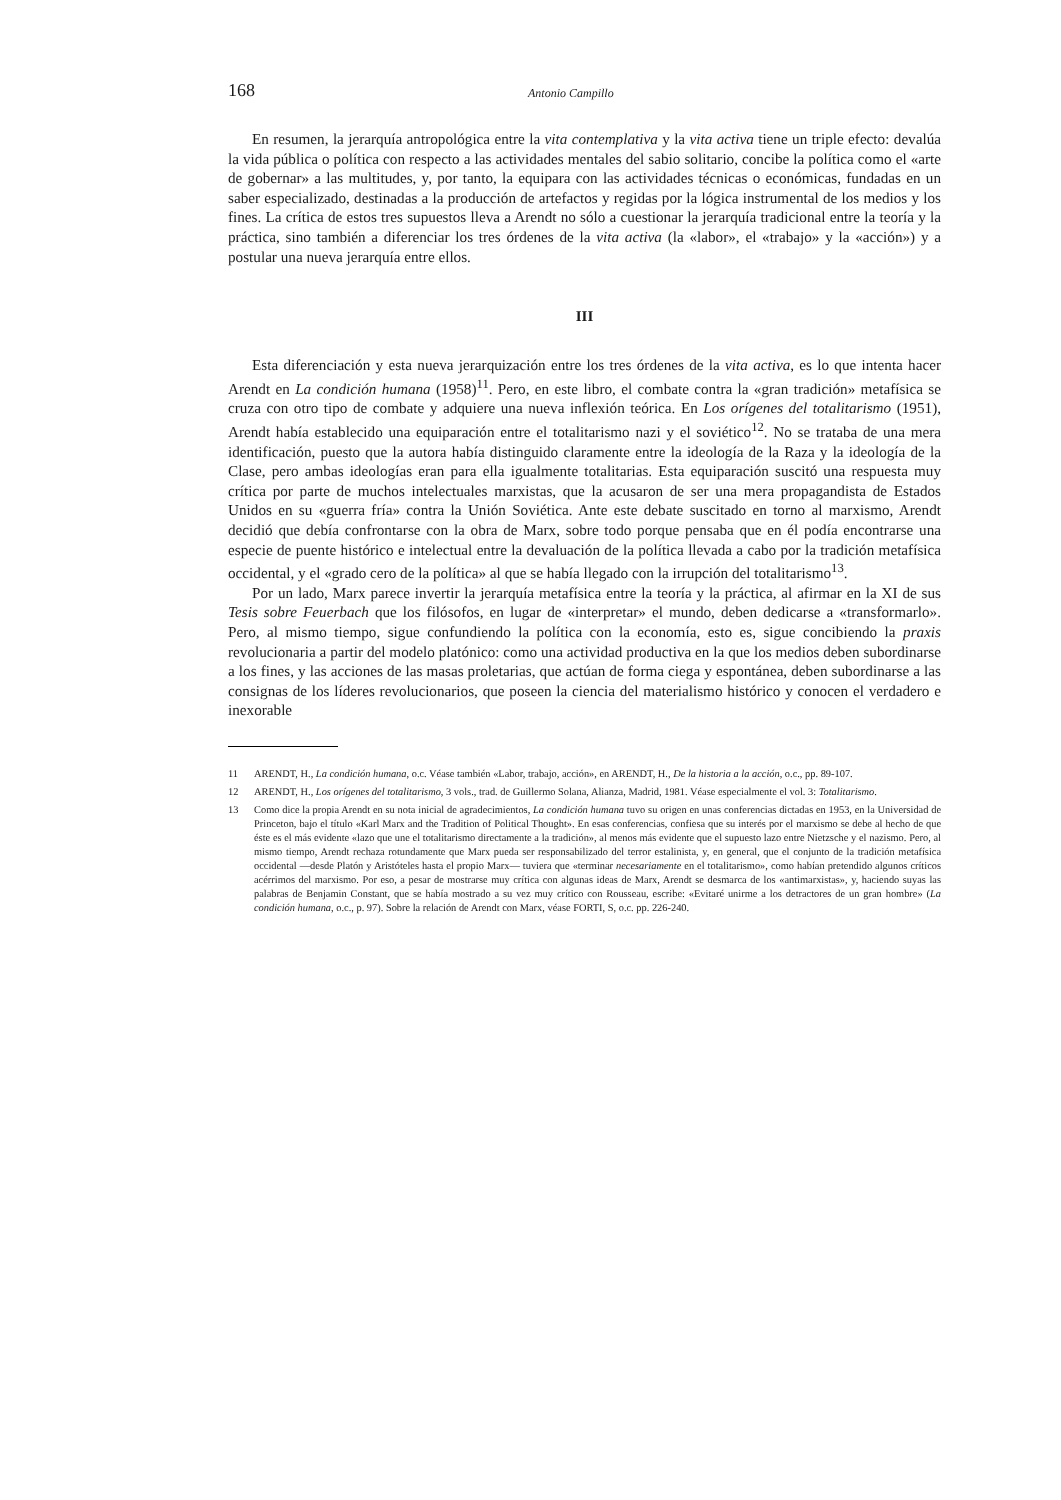168 Antonio Campillo
En resumen, la jerarquía antropológica entre la vita contemplativa y la vita activa tiene un triple efecto: devalúa la vida pública o política con respecto a las actividades mentales del sabio solitario, concibe la política como el «arte de gobernar» a las multitudes, y, por tanto, la equipara con las actividades técnicas o económicas, fundadas en un saber especializado, destinadas a la producción de artefactos y regidas por la lógica instrumental de los medios y los fines. La crítica de estos tres supuestos lleva a Arendt no sólo a cuestionar la jerarquía tradicional entre la teoría y la práctica, sino también a diferenciar los tres órdenes de la vita activa (la «labor», el «trabajo» y la «acción») y a postular una nueva jerarquía entre ellos.
III
Esta diferenciación y esta nueva jerarquización entre los tres órdenes de la vita activa, es lo que intenta hacer Arendt en La condición humana (1958)<sup>11</sup>. Pero, en este libro, el combate contra la «gran tradición» metafísica se cruza con otro tipo de combate y adquiere una nueva inflexión teórica. En Los orígenes del totalitarismo (1951), Arendt había establecido una equiparación entre el totalitarismo nazi y el soviético<sup>12</sup>. No se trataba de una mera identificación, puesto que la autora había distinguido claramente entre la ideología de la Raza y la ideología de la Clase, pero ambas ideologías eran para ella igualmente totalitarias. Esta equiparación suscitó una respuesta muy crítica por parte de muchos intelectuales marxistas, que la acusaron de ser una mera propagandista de Estados Unidos en su «guerra fría» contra la Unión Soviética. Ante este debate suscitado en torno al marxismo, Arendt decidió que debía confrontarse con la obra de Marx, sobre todo porque pensaba que en él podía encontrarse una especie de puente histórico e intelectual entre la devaluación de la política llevada a cabo por la tradición metafísica occidental, y el «grado cero de la política» al que se había llegado con la irrupción del totalitarismo<sup>13</sup>.
Por un lado, Marx parece invertir la jerarquía metafísica entre la teoría y la práctica, al afirmar en la XI de sus Tesis sobre Feuerbach que los filósofos, en lugar de «interpretar» el mundo, deben dedicarse a «transformarlo». Pero, al mismo tiempo, sigue confundiendo la política con la economía, esto es, sigue concibiendo la praxis revolucionaria a partir del modelo platónico: como una actividad productiva en la que los medios deben subordinarse a los fines, y las acciones de las masas proletarias, que actúan de forma ciega y espontánea, deben subordinarse a las consignas de los líderes revolucionarios, que poseen la ciencia del materialismo histórico y conocen el verdadero e inexorable
11 ARENDT, H., La condición humana, o.c. Véase también «Labor, trabajo, acción», en ARENDT, H., De la historia a la acción, o.c., pp. 89-107.
12 ARENDT, H., Los orígenes del totalitarismo, 3 vols., trad. de Guillermo Solana, Alianza, Madrid, 1981. Véase especialmente el vol. 3: Totalitarismo.
13 Como dice la propia Arendt en su nota inicial de agradecimientos, La condición humana tuvo su origen en unas conferencias dictadas en 1953, en la Universidad de Princeton, bajo el título «Karl Marx and the Tradition of Political Thought». En esas conferencias, confiesa que su interés por el marxismo se debe al hecho de que éste es el más evidente «lazo que une el totalitarismo directamente a la tradición», al menos más evidente que el supuesto lazo entre Nietzsche y el nazismo. Pero, al mismo tiempo, Arendt rechaza rotundamente que Marx pueda ser responsabilizado del terror estalinista, y, en general, que el conjunto de la tradición metafísica occidental —desde Platón y Aristóteles hasta el propio Marx— tuviera que «terminar necesariamente en el totalitarismo», como habían pretendido algunos críticos acérrimos del marxismo. Por eso, a pesar de mostrarse muy crítica con algunas ideas de Marx, Arendt se desmarca de los «antimarxistas», y, haciendo suyas las palabras de Benjamin Constant, que se había mostrado a su vez muy crítico con Rousseau, escribe: «Evitaré unirme a los detractores de un gran hombre» (La condición humana, o.c., p. 97). Sobre la relación de Arendt con Marx, véase FORTI, S, o.c. pp. 226-240.